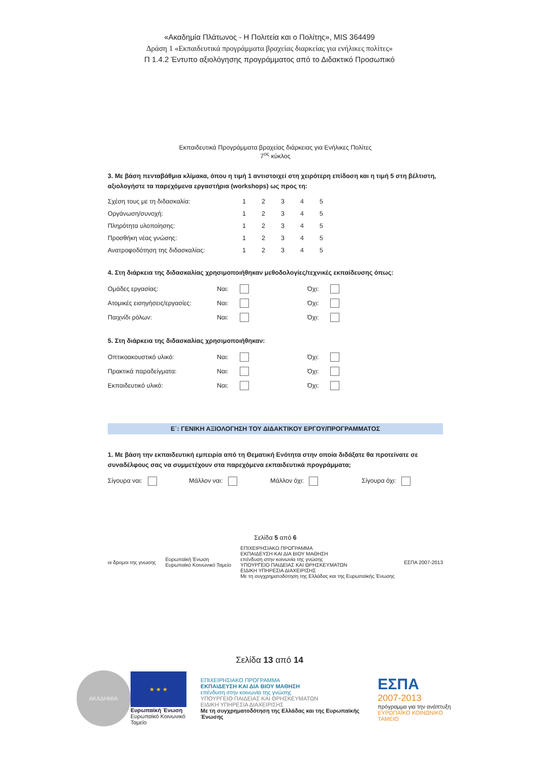«Ακαδημία Πλάτωνος - Η Πολιτεία και ο Πολίτης», MIS 364499
Δράση 1 «Εκπαιδευτικά προγράμματα βραχείας διαρκείας για ενήλικες πολίτες»
Π 1.4.2 Έντυπο αξιολόγησης προγράμματος από το Διδακτικό Προσωπικό
Εκπαιδευτικά Προγράμματα βραχείας διάρκειας για Ενήλικες Πολίτες
7<sup>ος</sup> κύκλος
3. Με βάση πενταβάθμια κλίμακα, όπου η τιμή 1 αντιστοιχεί στη χειρότερη επίδοση και η τιμή 5 στη βέλτιστη, αξιολογήστε τα παρεχόμενα εργαστήρια (workshops) ως προς τη:
| Σχέση τους με τη διδασκαλία: | 1 | 2 | 3 | 4 | 5 |
| Οργάνωση/συνοχή: | 1 | 2 | 3 | 4 | 5 |
| Πληρότητα υλοποίησης: | 1 | 2 | 3 | 4 | 5 |
| Προσθήκη νέας γνώσης: | 1 | 2 | 3 | 4 | 5 |
| Ανατροφοδότηση της διδασκαλίας: | 1 | 2 | 3 | 4 | 5 |
4. Στη διάρκεια της διδασκαλίας χρησιμοποιήθηκαν μεθοδολογίες/τεχνικές εκπαίδευσης όπως:
| Ομάδες εργασίας: | Ναι: | | Όχι: | |
| Ατομικές εισηγήσεις/εργασίες: | Ναι: | | Όχι: | |
| Παιχνίδι ρόλων: | Ναι: | | Όχι: | |
5. Στη διάρκεια της διδασκαλίας χρησιμοποιήθηκαν:
| Οπτικοακουστικό υλικό: | Ναι: | | Όχι: | |
| Πρακτικά παραδείγματα: | Ναι: | | Όχι: | |
| Εκπαιδευτικό υλικό: | Ναι: | | Όχι: | |
Ε΄: ΓΕΝΙΚΗ ΑΞΙΟΛΟΓΗΣΗ ΤΟΥ ΔΙΔΑΚΤΙΚΟΥ ΕΡΓΟΥ/ΠΡΟΓΡΑΜΜΑΤΟΣ
1. Με βάση την εκπαιδευτική εμπειρία από τη Θεματική Ενότητα στην οποία διδάξατε θα προτείνατε σε συναδέλφους σας να συμμετέχουν στα παρεχόμενα εκπαιδευτικά προγράμματα;
| Σίγουρα ναι: | Μάλλον ναι: | Μάλλον όχι: | Σίγουρα όχι: |
Σελίδα 5 από 6
οι δρομοι της γνωσης
Ευρωπαϊκή Ένωση
Ευρωπαϊκό Κοινωνικό Ταμείο
ΕΠΙΧΕΙΡΗΣΙΑΚΟ ΠΡΟΓΡΑΜΜΑ
ΕΚΠΑΙΔΕΥΣΗ ΚΑΙ ΔΙΑ ΒΙΟΥ ΜΑΘΗΣΗ
επένδυση στην κοινωνία της γνώσης
ΥΠΟΥΡΓΕΙΟ ΠΑΙΔΕΙΑΣ ΚΑΙ ΘΡΗΣΚΕΥΜΑΤΩΝ
ΕΙΔΙΚΗ ΥΠΗΡΕΣΙΑ ΔΙΑΧΕΙΡΙΣΗΣ
Με τη συγχρηματοδότηση της Ελλάδας και της Ευρωπαϊκής Ένωσης
ΕΣΠΑ 2007-2013
Σελίδα 13 από 14
ΑΚΑΔΗΜΙΑ
★ ★ ★
Ευρωπαϊκή Ένωση
Ευρωπαϊκό Κοινωνικό Ταμείο
ΕΠΙΧΕΙΡΗΣΙΑΚΟ ΠΡΟΓΡΑΜΜΑ
ΕΚΠΑΙΔΕΥΣΗ ΚΑΙ ΔΙΑ ΒΙΟΥ ΜΑΘΗΣΗ
επένδυση στην κοινωνία της γνώσης
ΥΠΟΥΡΓΕΙΟ ΠΑΙΔΕΙΑΣ ΚΑΙ ΘΡΗΣΚΕΥΜΑΤΩΝ
ΕΙΔΙΚΗ ΥΠΗΡΕΣΙΑ ΔΙΑΧΕΙΡΙΣΗΣ
Με τη συγχρηματοδότηση της Ελλάδας και της Ευρωπαϊκής Ένωσης
ΕΣΠΑ
2007-2013
πρόγραμμα για την ανάπτυξη
ΕΥΡΩΠΑΪΚΟ ΚΟΙΝΩΝΙΚΟ ΤΑΜΕΙΟ